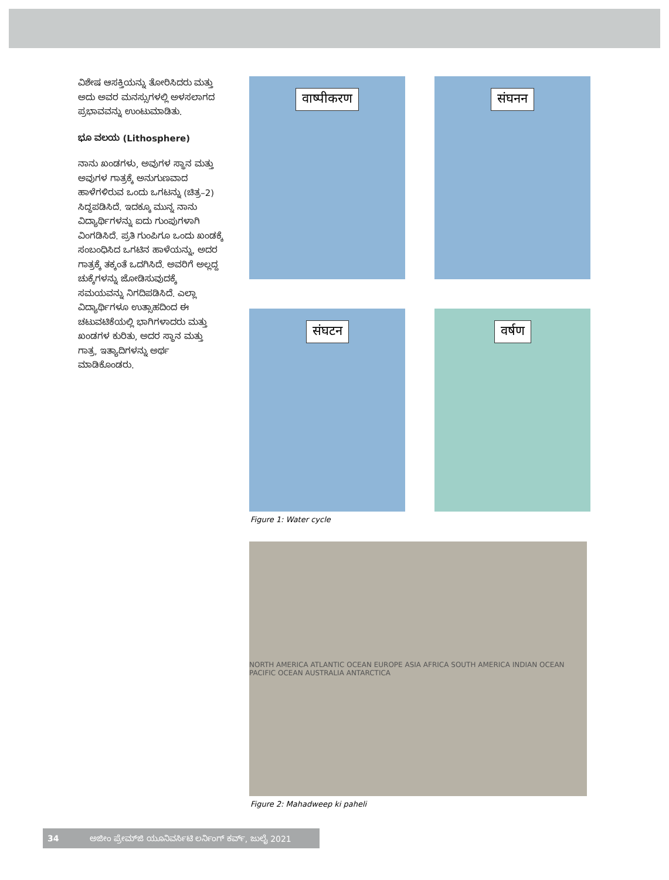ವಿಶೇಷ ಆಸಕ್ತಿಯನ್ನು ತೋರಿಸಿದರು ಮತ್ತು ಅದು ಅವರ ಮನಸ್ಸುಗಳಲ್ಲಿ ಅಳಸಲಾಗದ ಪ್ರಭಾವವನ್ನು ಉಂಟುಮಾಡಿತು.
ಭೂ ವಲಯ (Lithosphere)
ನಾನು ಖಂಡಗಳು, ಅವುಗಳ ಸ್ಥಾನ ಮತ್ತು ಅವುಗಳ ಗಾತ್ರಕ್ಕೆ ಅನುಗುಣವಾದ ಹಾಳೆಗಳಿರುವ ಒಂದು ಒಗಟನ್ನು (ಚಿತ್ರ–2) ಸಿದ್ಧಪಡಿಸಿದೆ. ಇದಕ್ಕೂ ಮುನ್ನ ನಾನು ವಿದ್ಯಾರ್ಥಿಗಳನ್ನು ಐದು ಗುಂಪುಗಳಾಗಿ ವಿಂಗಡಿಸಿದೆ. ಪ್ರತಿ ಗುಂಪಿಗೂ ಒಂದು ಖಂಡಕ್ಕೆ ಸಂಬಂಧಿಸಿದ ಒಗಟಿನ ಹಾಳೆಯನ್ನು, ಅದರ ಗಾತ್ರಕ್ಕೆ ತಕ್ಕಂತೆ ಒದಗಿಸಿದೆ. ಅವರಿಗೆ ಅಲ್ಲದ್ದ ಚುಕ್ಕೆಗಳನ್ನು ಜೋಡಿಸುವುದಕ್ಕೆ ಸಮಯವನ್ನು ನಿಗದಿಪಡಿಸಿದೆ. ಎಲ್ಲಾ ವಿದ್ಯಾರ್ಥಿಗಳೂ ಉತ್ಸಾಹದಿಂದ ಈ ಚಟುವಟಿಕೆಯಲ್ಲಿ ಭಾಗಿಗಳಾದರು ಮತ್ತು ಖಂಡಗಳ ಕುರಿತು, ಅದರ ಸ್ಥಾನ ಮತ್ತು ಗಾತ್ರ, ಇತ್ಯಾದಿಗಳನ್ನು ಅರ್ಥ ಮಾಡಿಕೊಂಡರು.
वाष्पीकरण
संघनन
संघटन
वर्षण
Figure 1: Water cycle
NORTH AMERICA ATLANTIC OCEAN EUROPE ASIA AFRICA SOUTH AMERICA INDIAN OCEAN PACIFIC OCEAN AUSTRALIA ANTARCTICA
Figure 2: Mahadweep ki paheli
34 ಅಜೀಂ ಪ್ರೇಮ್‌ಜಿ ಯೂನಿವರ್ಸಿಟಿ ಲರ್ನಿಂಗ್ ಕರ್ವ್, ಜುಲೈ 2021